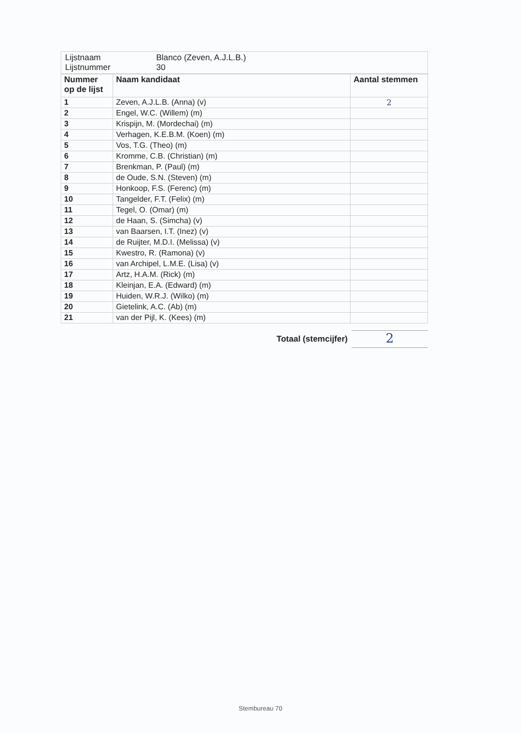| Lijstnaam Lijstnummer | Blanco (Zeven, A.J.L.B.) 30 |
| Nummer op de lijst | Naam kandidaat | Aantal stemmen |
| --- | --- | --- |
| 1 | Zeven, A.J.L.B. (Anna) (v) | 2 |
| 2 | Engel, W.C. (Willem) (m) | |
| 3 | Krispijn, M. (Mordechai) (m) | |
| 4 | Verhagen, K.E.B.M. (Koen) (m) | |
| 5 | Vos, T.G. (Theo) (m) | |
| 6 | Kromme, C.B. (Christian) (m) | |
| 7 | Brenkman, P. (Paul) (m) | |
| 8 | de Oude, S.N. (Steven) (m) | |
| 9 | Honkoop, F.S. (Ferenc) (m) | |
| 10 | Tangelder, F.T. (Felix) (m) | |
| 11 | Tegel, O. (Omar) (m) | |
| 12 | de Haan, S. (Simcha) (v) | |
| 13 | van Baarsen, I.T. (Inez) (v) | |
| 14 | de Ruijter, M.D.I. (Melissa) (v) | |
| 15 | Kwestro, R. (Ramona) (v) | |
| 16 | van Archipel, L.M.E. (Lisa) (v) | |
| 17 | Artz, H.A.M. (Rick) (m) | |
| 18 | Kleinjan, E.A. (Edward) (m) | |
| 19 | Huiden, W.R.J. (Wilko) (m) | |
| 20 | Gietelink, A.C. (Ab) (m) | |
| 21 | van der Pijl, K. (Kees) (m) | |
Totaal (stemcijfer)
2
Stembureau 70